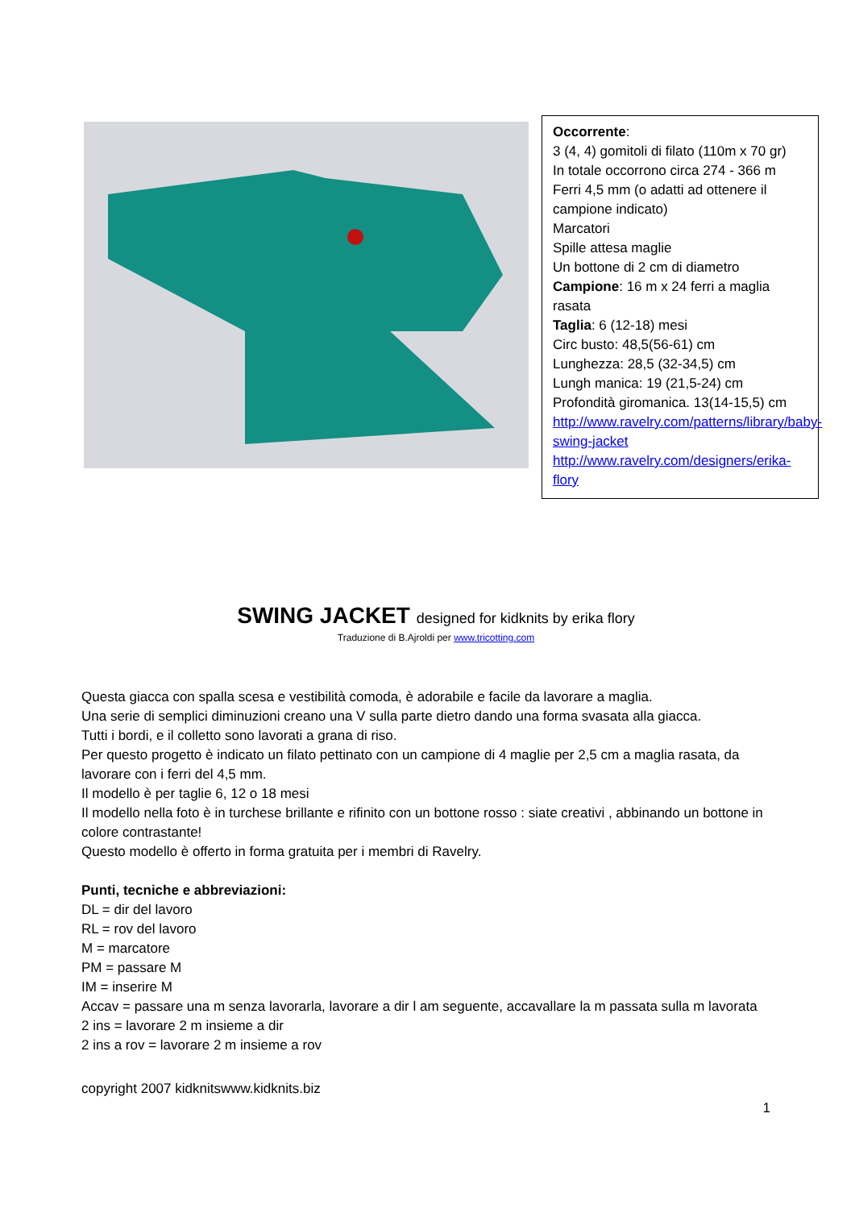Occorrente:
3 (4, 4) gomitoli di filato (110m x 70 gr)
In totale occorrono circa 274 - 366 m
Ferri 4,5 mm (o adatti ad ottenere il campione indicato)
Marcatori
Spille attesa maglie
Un bottone di 2 cm di diametro
Campione: 16 m x 24 ferri a maglia rasata
Taglia: 6 (12-18) mesi
Circ busto: 48,5(56-61) cm
Lunghezza: 28,5 (32-34,5) cm
Lungh manica: 19 (21,5-24) cm
Profondità giromanica. 13(14-15,5) cm
http://www.ravelry.com/patterns/library/baby-swing-jacket
http://www.ravelry.com/designers/erika-flory
SWING JACKET designed for kidknits by erika flory
Traduzione di B.Ajroldi per www.tricotting.com
Questa giacca con spalla scesa e vestibilità comoda, è adorabile e facile da lavorare a maglia.
Una serie di semplici diminuzioni creano una V sulla parte dietro dando una forma svasata alla giacca.
Tutti i bordi, e il colletto sono lavorati a grana di riso.
Per questo progetto è indicato un filato pettinato con un campione di 4 maglie per 2,5 cm a maglia rasata, da lavorare con i ferri del 4,5 mm.
Il modello è per taglie 6, 12 o 18 mesi
Il modello nella foto è in turchese brillante e rifinito con un bottone rosso : siate creativi , abbinando un bottone in colore contrastante!
Questo modello è offerto in forma gratuita per i membri di Ravelry.
Punti, tecniche e abbreviazioni:
DL = dir del lavoro
RL = rov del lavoro
M = marcatore
PM = passare M
IM = inserire M
Accav = passare una m senza lavorarla, lavorare a dir l am seguente, accavallare la m passata sulla m lavorata
2 ins = lavorare 2 m insieme a dir
2 ins a rov = lavorare 2 m insieme a rov
copyright 2007 kidknitswww.kidknits.biz
1